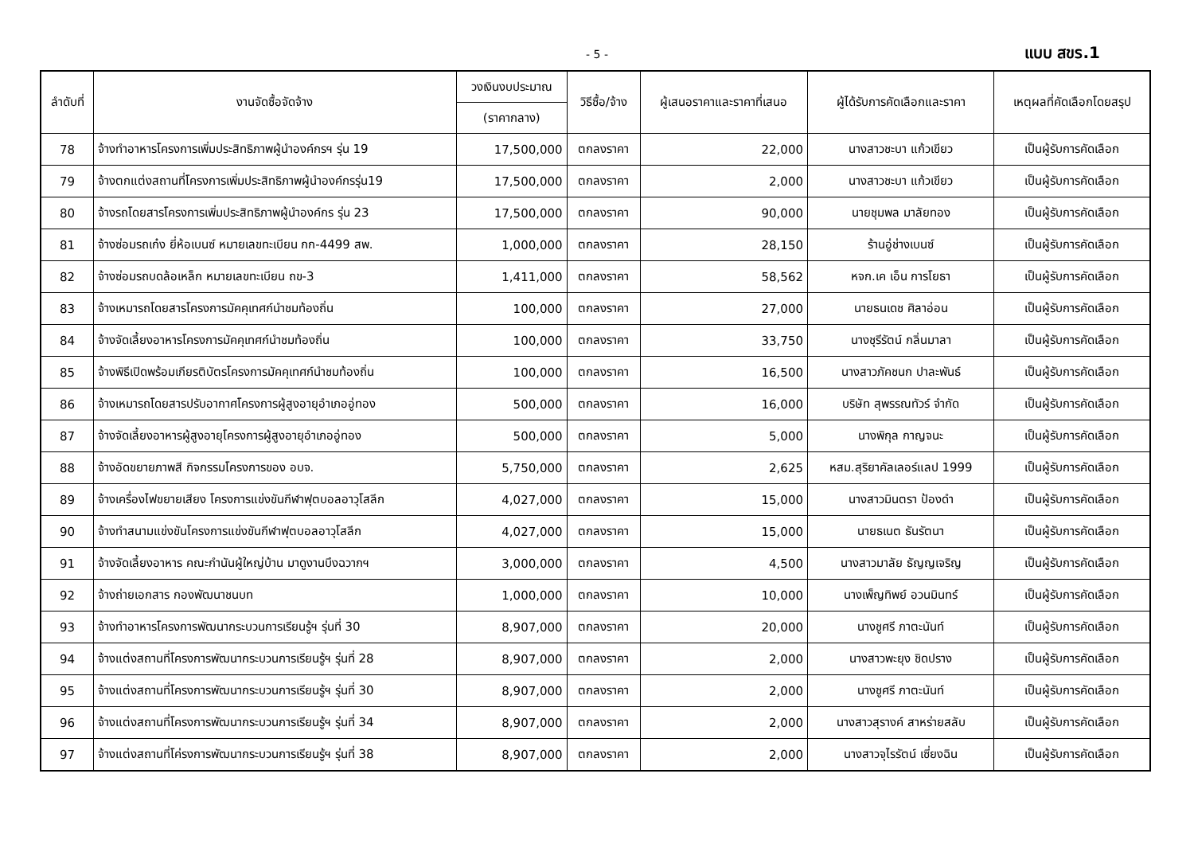- 5 - แบบ สขร.1
| ลำดับที่ | งานจัดซื้อจัดจ้าง | วงเงินงบประมาณ | วิธีซื้อ/จ้าง | ผู้เสนอราคาและราคาที่เสนอ | ผู้ได้รับการคัดเลือกและราคา | เหตุผลที่คัดเลือกโดยสรุป |
| --- | --- | --- | --- | --- | --- | --- |
| | | (ราคากลาง) | | | | |
| 78 | จ้างทำอาหารโครงการเพิ่มประสิทธิภาพผู้นำองค์กรฯ รุ่น 19 | 17,500,000 | ตกลงราคา | 22,000 | นางสาวชะบา แก้วเขียว | เป็นผู้รับการคัดเลือก |
| 79 | จ้างตกแต่งสถานที่โครงการเพิ่มประสิทธิภาพผู้นำองค์กรรุ่น19 | 17,500,000 | ตกลงราคา | 2,000 | นางสาวชะบา แก้วเขียว | เป็นผู้รับการคัดเลือก |
| 80 | จ้างรถโดยสารโครงการเพิ่มประสิทธิภาพผู้นำองค์กร รุ่น 23 | 17,500,000 | ตกลงราคา | 90,000 | นายชุมพล มาลัยทอง | เป็นผู้รับการคัดเลือก |
| 81 | จ้างซ่อมรถเก๋ง ยี่ห้อเบนซ์ หมายเลขทะเบียน กก-4499 สพ. | 1,000,000 | ตกลงราคา | 28,150 | ร้านอู่ช่างเบนซ์ | เป็นผู้รับการคัดเลือก |
| 82 | จ้างซ่อมรถบดล้อเหล็ก หมายเลขทะเบียน ถข-3 | 1,411,000 | ตกลงราคา | 58,562 | หจก.เค เอ็น การโยธา | เป็นผู้รับการคัดเลือก |
| 83 | จ้างเหมารถโดยสารโครงการมัคคุเทศก์นำชมท้องถิ่น | 100,000 | ตกลงราคา | 27,000 | นายธนเดช ศิลาอ่อน | เป็นผู้รับการคัดเลือก |
| 84 | จ้างจัดเลี้ยงอาหารโครงการมัคคุเทศก์นำชมท้องถิ่น | 100,000 | ตกลงราคา | 33,750 | นางชุรีรัตน์ กลิ่นมาลา | เป็นผู้รับการคัดเลือก |
| 85 | จ้างพิธีเปิดพร้อมเกียรติบัตรโครงการมัคคุเทศก์นำชมท้องถิ่น | 100,000 | ตกลงราคา | 16,500 | นางสาวภัคชนก ปาละพันธ์ | เป็นผู้รับการคัดเลือก |
| 86 | จ้างเหมารถโดยสารปรับอากาศโครงการผู้สูงอายุอำเภออู่ทอง | 500,000 | ตกลงราคา | 16,000 | บริษัท สุพรรณทัวร์ จำกัด | เป็นผู้รับการคัดเลือก |
| 87 | จ้างจัดเลี้ยงอาหารผู้สูงอายุโครงการผู้สูงอายุอำเภออู่ทอง | 500,000 | ตกลงราคา | 5,000 | นางพิกุล กาญจนะ | เป็นผู้รับการคัดเลือก |
| 88 | จ้างอัดขยายภาพสี กิจกรรมโครงการของ อบจ. | 5,750,000 | ตกลงราคา | 2,625 | หสม.สุริยาคัลเลอร์แลป 1999 | เป็นผู้รับการคัดเลือก |
| 89 | จ้างเครื่องไฟขยายเสียง โครงการแข่งขันกีฬาฟุตบอลอาวุโสลีก | 4,027,000 | ตกลงราคา | 15,000 | นางสาวมินตรา ป้องดำ | เป็นผู้รับการคัดเลือก |
| 90 | จ้างทำสนามแข่งขันโครงการแข่งขันกีฬาฟุตบอลอาวุโสลีก | 4,027,000 | ตกลงราคา | 15,000 | นายธเนต ธันรัตนา | เป็นผู้รับการคัดเลือก |
| 91 | จ้างจัดเลี้ยงอาหาร คณะกำนันผู้ใหญ่บ้าน มาดูงานบึงฉวากฯ | 3,000,000 | ตกลงราคา | 4,500 | นางสาวมาลัย ธัญญเจริญ | เป็นผู้รับการคัดเลือก |
| 92 | จ้างถ่ายเอกสาร กองพัฒนาชนบท | 1,000,000 | ตกลงราคา | 10,000 | นางเพ็ญทิพย์ อวนมินทร์ | เป็นผู้รับการคัดเลือก |
| 93 | จ้างทำอาหารโครงการพัฒนากระบวนการเรียนรู้ฯ รุ่นที่ 30 | 8,907,000 | ตกลงราคา | 20,000 | นางชูศรี ภาตะนันท์ | เป็นผู้รับการคัดเลือก |
| 94 | จ้างแต่งสถานที่โครงการพัฒนากระบวนการเรียนรู้ฯ รุ่นที่ 28 | 8,907,000 | ตกลงราคา | 2,000 | นางสาวพะยุง ชิดปราง | เป็นผู้รับการคัดเลือก |
| 95 | จ้างแต่งสถานที่โครงการพัฒนากระบวนการเรียนรู้ฯ รุ่นที่ 30 | 8,907,000 | ตกลงราคา | 2,000 | นางชูศรี ภาตะนันท์ | เป็นผู้รับการคัดเลือก |
| 96 | จ้างแต่งสถานที่โครงการพัฒนากระบวนการเรียนรู้ฯ รุ่นที่ 34 | 8,907,000 | ตกลงราคา | 2,000 | นางสาวสุรางค์ สาหร่ายสลับ | เป็นผู้รับการคัดเลือก |
| 97 | จ้างแต่งสถานที่โค่รงการพัฒนากระบวนการเรียนรู้ฯ รุ่นที่ 38 | 8,907,000 | ตกลงราคา | 2,000 | นางสาวจุไรรัตน์ เซี่ยงฉิน | เป็นผู้รับการคัดเลือก |